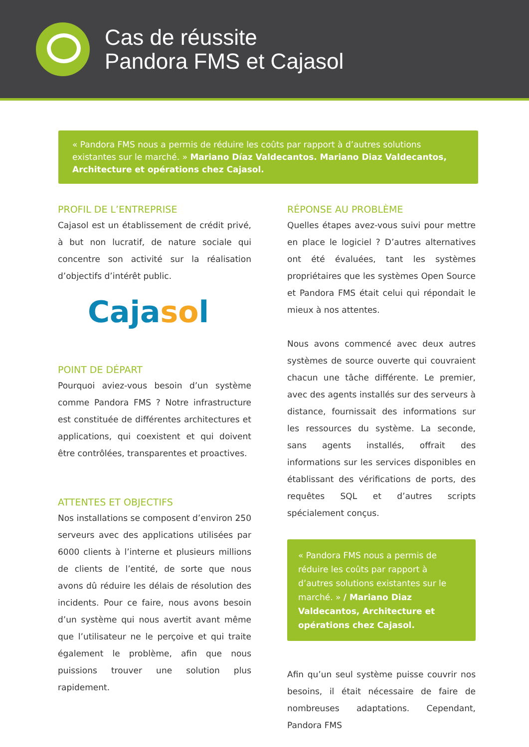Cas de réussite
Pandora FMS et Cajasol
« Pandora FMS nous a permis de réduire les coûts par rapport à d’autres solutions existantes sur le marché. » Mariano Díaz Valdecantos. Mariano Diaz Valdecantos, Architecture et opérations chez Cajasol.
PROFIL DE L’ENTREPRISE
Cajasol est un établissement de crédit privé, à but non lucratif, de nature sociale qui concentre son activité sur la réalisation d’objectifs d’intérêt public.
Cajasol
POINT DE DÉPART
Pourquoi aviez-vous besoin d’un système comme Pandora FMS ? Notre infrastructure est constituée de différentes architectures et applications, qui coexistent et qui doivent être contrôlées, transparentes et proactives.
ATTENTES ET OBJECTIFS
Nos installations se composent d’environ 250 serveurs avec des applications utilisées par 6000 clients à l’interne et plusieurs millions de clients de l’entité, de sorte que nous avons dû réduire les délais de résolution des incidents. Pour ce faire, nous avons besoin d’un système qui nous avertit avant même que l’utilisateur ne le perçoive et qui traite également le problème, afin que nous puissions trouver une solution plus rapidement.
RÉPONSE AU PROBLÈME
Quelles étapes avez-vous suivi pour mettre en place le logiciel ? D’autres alternatives ont été évaluées, tant les systèmes propriétaires que les systèmes Open Source et Pandora FMS était celui qui répondait le mieux à nos attentes.
Nous avons commencé avec deux autres systèmes de source ouverte qui couvraient chacun une tâche différente. Le premier, avec des agents installés sur des serveurs à distance, fournissait des informations sur les ressources du système. La seconde, sans agents installés, offrait des informations sur les services disponibles en établissant des vérifications de ports, des requêtes SQL et d’autres scripts spécialement conçus.
« Pandora FMS nous a permis de réduire les coûts par rapport à d’autres solutions existantes sur le marché. » / Mariano Diaz Valdecantos, Architecture et opérations chez Cajasol.
Afin qu’un seul système puisse couvrir nos besoins, il était nécessaire de faire de nombreuses adaptations. Cependant, Pandora FMS